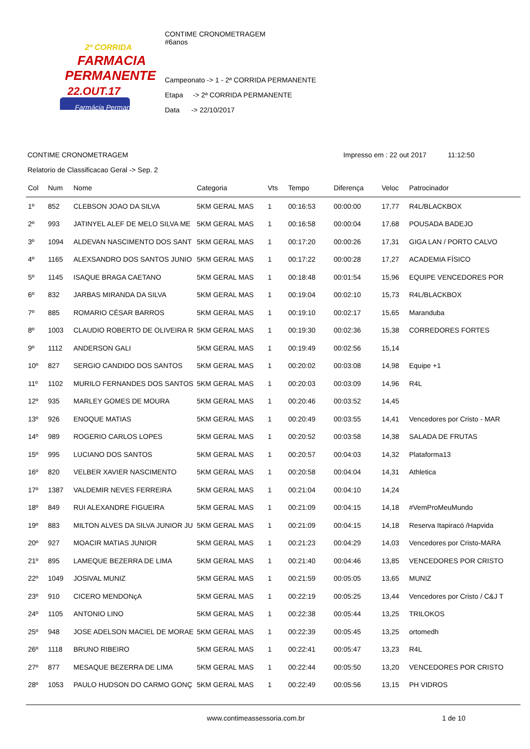2ª CORRIDA
FARMACIA
PERMANENTE
22.OUT.17
Farmácia Permanente
CONTIME CRONOMETRAGEM
#6anos
Campeonato -> 1 - 2ª CORRIDA PERMANENTE
Etapa -> 2ª CORRIDA PERMANENTE
Data -> 22/10/2017
CONTIME CRONOMETRAGEM Impresso em : 22 out 2017 11:12:50
Relatorio de Classificacao Geral -> Sep. 2
| Col | Num | Nome | Categoria | Vts | Tempo | Diferença | Veloc | Patrocinador |
| --- | --- | --- | --- | --- | --- | --- | --- | --- |
| 1º | 852 | CLEBSON JOAO DA SILVA | 5KM GERAL MAS | 1 | 00:16:53 | 00:00:00 | 17,77 | R4L/BLACKBOX |
| 2º | 993 | JATINYEL ALEF DE MELO SILVA ME | 5KM GERAL MAS | 1 | 00:16:58 | 00:00:04 | 17,68 | POUSADA BADEJO |
| 3º | 1094 | ALDEVAN NASCIMENTO DOS SANT | 5KM GERAL MAS | 1 | 00:17:20 | 00:00:26 | 17,31 | GIGA LAN / PORTO CALVO |
| 4º | 1165 | ALEXSANDRO DOS SANTOS JUNIO | 5KM GERAL MAS | 1 | 00:17:22 | 00:00:28 | 17,27 | ACADEMIA FÍSICO |
| 5º | 1145 | ISAQUE BRAGA CAETANO | 5KM GERAL MAS | 1 | 00:18:48 | 00:01:54 | 15,96 | EQUIPE VENCEDORES POR |
| 6º | 832 | JARBAS MIRANDA DA SILVA | 5KM GERAL MAS | 1 | 00:19:04 | 00:02:10 | 15,73 | R4L/BLACKBOX |
| 7º | 885 | ROMARIO CÉSAR BARROS | 5KM GERAL MAS | 1 | 00:19:10 | 00:02:17 | 15,65 | Maranduba |
| 8º | 1003 | CLAUDIO ROBERTO DE OLIVEIRA R | 5KM GERAL MAS | 1 | 00:19:30 | 00:02:36 | 15,38 | CORREDORES FORTES |
| 9º | 1112 | ANDERSON GALI | 5KM GERAL MAS | 1 | 00:19:49 | 00:02:56 | 15,14 | |
| 10º | 827 | SERGIO CANDIDO DOS SANTOS | 5KM GERAL MAS | 1 | 00:20:02 | 00:03:08 | 14,98 | Equipe +1 |
| 11º | 1102 | MURILO FERNANDES DOS SANTOS | 5KM GERAL MAS | 1 | 00:20:03 | 00:03:09 | 14,96 | R4L |
| 12º | 935 | MARLEY GOMES DE MOURA | 5KM GERAL MAS | 1 | 00:20:46 | 00:03:52 | 14,45 | |
| 13º | 926 | ENOQUE MATIAS | 5KM GERAL MAS | 1 | 00:20:49 | 00:03:55 | 14,41 | Vencedores por Cristo - MAR |
| 14º | 989 | ROGERIO CARLOS LOPES | 5KM GERAL MAS | 1 | 00:20:52 | 00:03:58 | 14,38 | SALADA DE FRUTAS |
| 15º | 995 | LUCIANO DOS SANTOS | 5KM GERAL MAS | 1 | 00:20:57 | 00:04:03 | 14,32 | Plataforma13 |
| 16º | 820 | VELBER XAVIER NASCIMENTO | 5KM GERAL MAS | 1 | 00:20:58 | 00:04:04 | 14,31 | Athletica |
| 17º | 1387 | VALDEMIR NEVES FERREIRA | 5KM GERAL MAS | 1 | 00:21:04 | 00:04:10 | 14,24 | |
| 18º | 849 | RUI ALEXANDRE FIGUEIRA | 5KM GERAL MAS | 1 | 00:21:09 | 00:04:15 | 14,18 | #VemProMeuMundo |
| 19º | 883 | MILTON ALVES DA SILVA JUNIOR JU | 5KM GERAL MAS | 1 | 00:21:09 | 00:04:15 | 14,18 | Reserva Itapiracó /Hapvida |
| 20º | 927 | MOACIR MATIAS JUNIOR | 5KM GERAL MAS | 1 | 00:21:23 | 00:04:29 | 14,03 | Vencedores por Cristo-MARA |
| 21º | 895 | LAMEQUE BEZERRA DE LIMA | 5KM GERAL MAS | 1 | 00:21:40 | 00:04:46 | 13,85 | VENCEDORES POR CRISTO |
| 22º | 1049 | JOSIVAL MUNIZ | 5KM GERAL MAS | 1 | 00:21:59 | 00:05:05 | 13,65 | MUNIZ |
| 23º | 910 | CICERO MENDONçA | 5KM GERAL MAS | 1 | 00:22:19 | 00:05:25 | 13,44 | Vencedores por Cristo / C&J T |
| 24º | 1105 | ANTONIO LINO | 5KM GERAL MAS | 1 | 00:22:38 | 00:05:44 | 13,25 | TRILOKOS |
| 25º | 948 | JOSE ADELSON MACIEL DE MORAE | 5KM GERAL MAS | 1 | 00:22:39 | 00:05:45 | 13,25 | ortomedh |
| 26º | 1118 | BRUNO RIBEIRO | 5KM GERAL MAS | 1 | 00:22:41 | 00:05:47 | 13,23 | R4L |
| 27º | 877 | MESAQUE BEZERRA DE LIMA | 5KM GERAL MAS | 1 | 00:22:44 | 00:05:50 | 13,20 | VENCEDORES POR CRISTO |
| 28º | 1053 | PAULO HUDSON DO CARMO GONÇ | 5KM GERAL MAS | 1 | 00:22:49 | 00:05:56 | 13,15 | PH VIDROS |
www.contimeassessoria.com.br 1 de 10